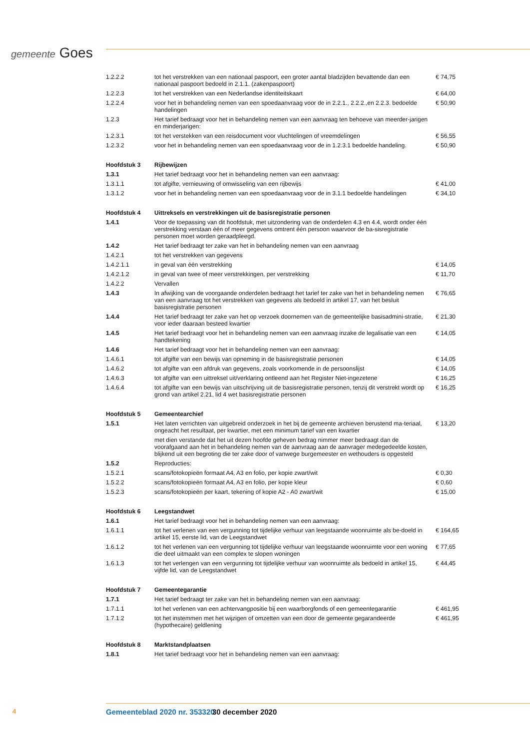gemeente Goes
| 1.2.2.2 | tot het verstrekken van een nationaal paspoort, een groter aantal bladzijden bevattende dan een nationaal paspoort bedoeld in 2.1.1. (zakenpaspoort) | € 74,75 |
| 1.2.2.3 | tot het verstrekken van een Nederlandse identiteitskaart | € 64,00 |
| 1.2.2.4 | voor het in behandeling nemen van een spoedaanvraag voor de in 2.2.1., 2.2.2.,en 2.2.3. bedoelde handelingen | € 50,90 |
| 1.2.3 | Het tarief bedraagt voor het in behandeling nemen van een aanvraag ten behoeve van meerder-jarigen en minderjarigen: | |
| 1.2.3.1 | tot het verstekken van een reisdocument voor vluchtelingen of vreemdelingen | € 56,55 |
| 1.2.3.2 | voor het in behandeling nemen van een spoedaanvraag voor de in 1.2.3.1 bedoelde handeling. | € 50,90 |
| Hoofdstuk 3 | Rijbewijzen | |
| 1.3.1 | Het tarief bedraagt voor het in behandeling nemen van een aanvraag: | |
| 1.3.1.1 | tot afgifte, vernieuwing of omwisseling van een rijbewijs | € 41,00 |
| 1.3.1.2 | voor het in behandeling nemen van een spoedaanvraag voor de in 3.1.1 bedoelde handelingen | € 34,10 |
| Hoofdstuk 4 | Uittreksels en verstrekkingen uit de basisregistratie personen | |
| 1.4.1 | Voor de toepassing van dit hoofdstuk, met uitzondering van de onderdelen 4.3 en 4.4, wordt onder één verstrekking verstaan één of meer gegevens omtrent één persoon waarvoor de ba-sisregistratie personen moet worden geraadpleegd. | |
| 1.4.2 | Het tarief bedraagt ter zake van het in behandeling nemen van een aanvraag | |
| 1.4.2.1 | tot het verstrekken van gegevens | |
| 1.4.2.1.1 | in geval van één verstrekking | € 14,05 |
| 1.4.2.1.2 | in geval van twee of meer verstrekkingen, per verstrekking | € 11,70 |
| 1.4.2.2 | Vervallen | |
| 1.4.3 | In afwijking van de voorgaande onderdelen bedraagt het tarief ter zake van het in behandeling nemen van een aanvraag tot het verstrekken van gegevens als bedoeld in artikel 17, van het besluit basisregistratie personen | € 76,65 |
| 1.4.4 | Het tarief bedraagt ter zake van het op verzoek doornemen van de gemeentelijke basisadmini-stratie, voor ieder daaraan besteed kwartier | € 21,30 |
| 1.4.5 | Het tarief bedraagt voor het in behandeling nemen van een aanvraag inzake de legalisatie van een handtekening | € 14,05 |
| 1.4.6 | Het tarief bedraagt voor het in behandeling nemen van een aanvraag: | |
| 1.4.6.1 | tot afgifte van een bewijs van opneming in de basisregistratie personen | € 14,05 |
| 1.4.6.2 | tot afgifte van een afdruk van gegevens, zoals voorkomende in de persoonslijst | € 14,05 |
| 1.4.6.3 | tot afgifte van een uittreksel uit/verklaring ontleend aan het Register Niet-ingezetene | € 16,25 |
| 1.4.6.4 | tot afgifte van een bewijs van uitschrijving uit de basisregistratie personen, tenzij dit verstrekt wordt op grond van artikel 2.21, lid 4 wet basisregistratie personen | € 16,25 |
| Hoofdstuk 5 | Gemeentearchief | |
| 1.5.1 | Het laten verrichten van uitgebreid onderzoek in het bij de gemeente archieven berustend ma-teriaal, ongeacht het resultaat, per kwartier, met een minimum tarief van een kwartier | € 13,20 |
| | met dien verstande dat het uit dezen hoofde geheven bedrag nimmer meer bedraagt dan de voorafgaand aan het in behandeling nemen van de aanvraag aan de aanvrager medegedeelde kosten, blijkend uit een begroting die ter zake door of vanwege burgemeester en wethouders is opgesteld | |
| 1.5.2 | Reproducties: | |
| 1.5.2.1 | scans/fotokopieën formaat A4, A3 en folio, per kopie zwart/wit | € 0,30 |
| 1.5.2.2 | scans/fotokopieën formaat A4, A3 en folio, per kopie kleur | € 0,60 |
| 1.5.2.3 | scans/fotokopieën per kaart, tekening of kopie A2 - A0 zwart/wit | € 15,00 |
| Hoofdstuk 6 | Leegstandwet | |
| 1.6.1 | Het tarief bedraagt voor het in behandeling nemen van een aanvraag: | |
| 1.6.1.1 | tot het verlenen van een vergunning tot tijdelijke verhuur van leegstaande woonruimte als be-doeld in artikel 15, eerste lid, van de Leegstandwet | € 164,65 |
| 1.6.1.2 | tot het verlenen van een vergunning tot tijdelijke verhuur van leegstaande woonruimte voor een woning die deel uitmaakt van een complex te slopen woningen | € 77,65 |
| 1.6.1.3 | tot het verlengen van een vergunning tot tijdelijke verhuur van woonruimte als bedoeld in artikel 15, vijfde lid, van de Leegstandwet | € 44,45 |
| Hoofdstuk 7 | Gemeentegarantie | |
| 1.7.1 | Het tarief bedraagt ter zake van het in behandeling nemen van een aanvraag: | |
| 1.7.1.1 | tot het verlenen van een achtervangpositie bij een waarborgfonds of een gemeentegarantie | € 461,95 |
| 1.7.1.2 | tot het instemmen met het wijzigen of omzetten van een door de gemeente gegarandeerde (hypothecaire) geldlening | € 461,95 |
| Hoofdstuk 8 | Marktstandplaatsen | |
| 1.8.1 | Het tarief bedraagt voor het in behandeling nemen van een aanvraag: | |
4 Gemeenteblad 2020 nr. 353320 30 december 2020